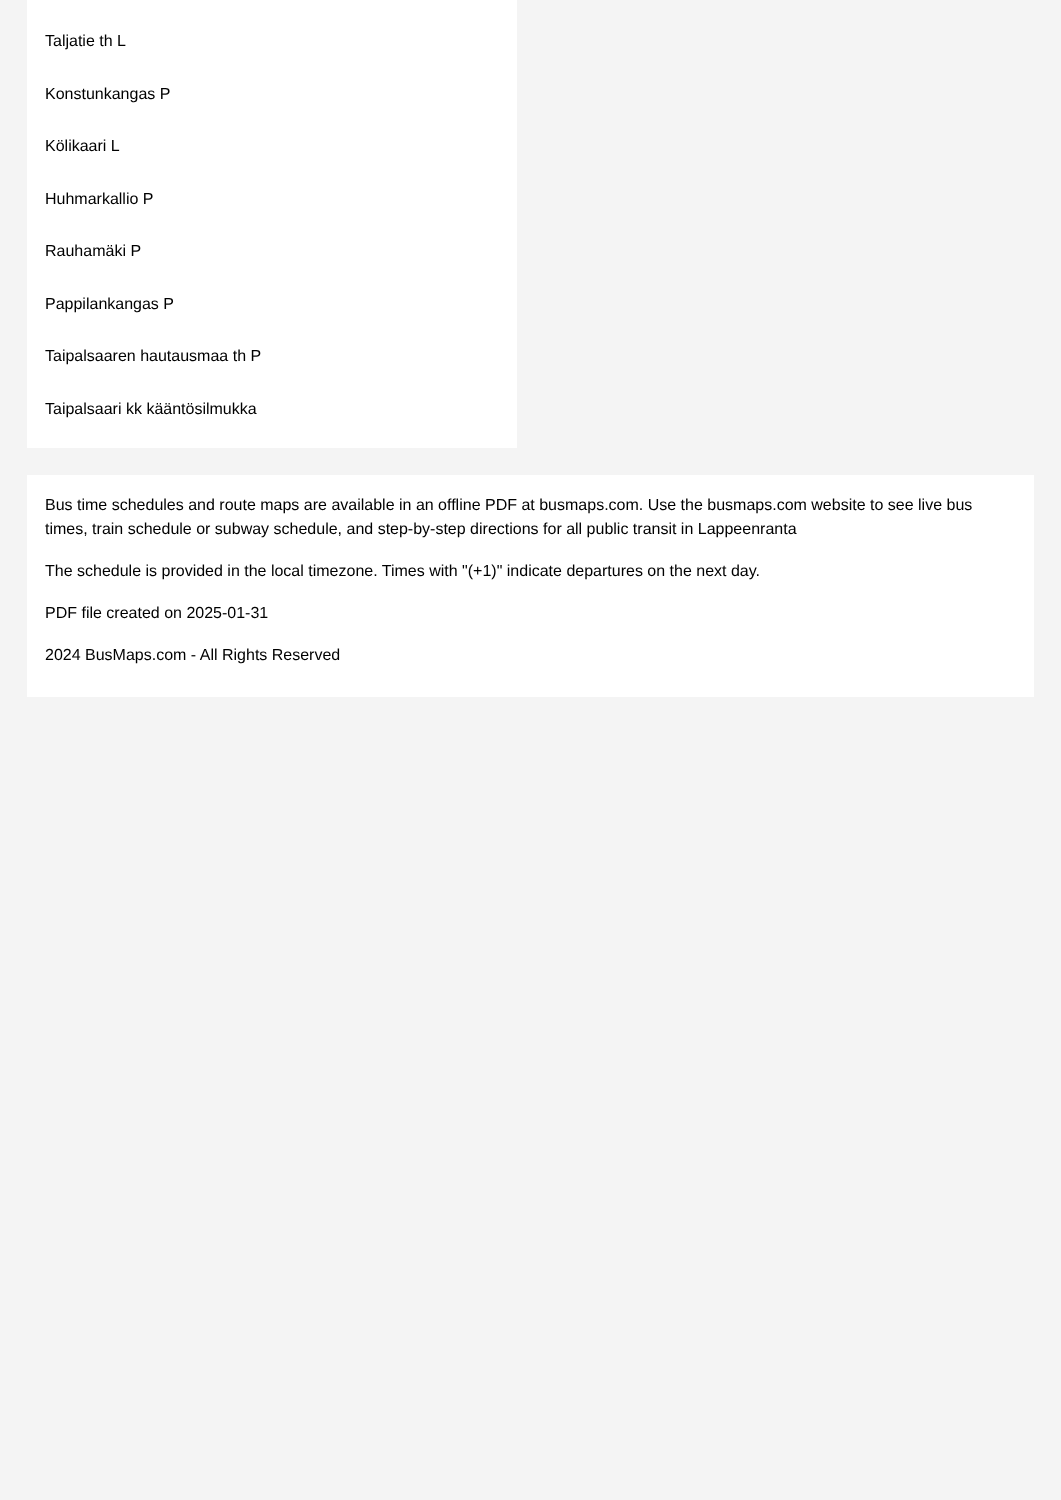Taljatie th L
Konstunkangas P
Kölikaari L
Huhmarkallio P
Rauhamäki P
Pappilankangas P
Taipalsaaren hautausmaa th P
Taipalsaari kk kääntösilmukka
Bus time schedules and route maps are available in an offline PDF at busmaps.com. Use the busmaps.com website to see live bus times, train schedule or subway schedule, and step-by-step directions for all public transit in Lappeenranta
The schedule is provided in the local timezone. Times with "(+1)" indicate departures on the next day.
PDF file created on 2025-01-31
2024 BusMaps.com - All Rights Reserved